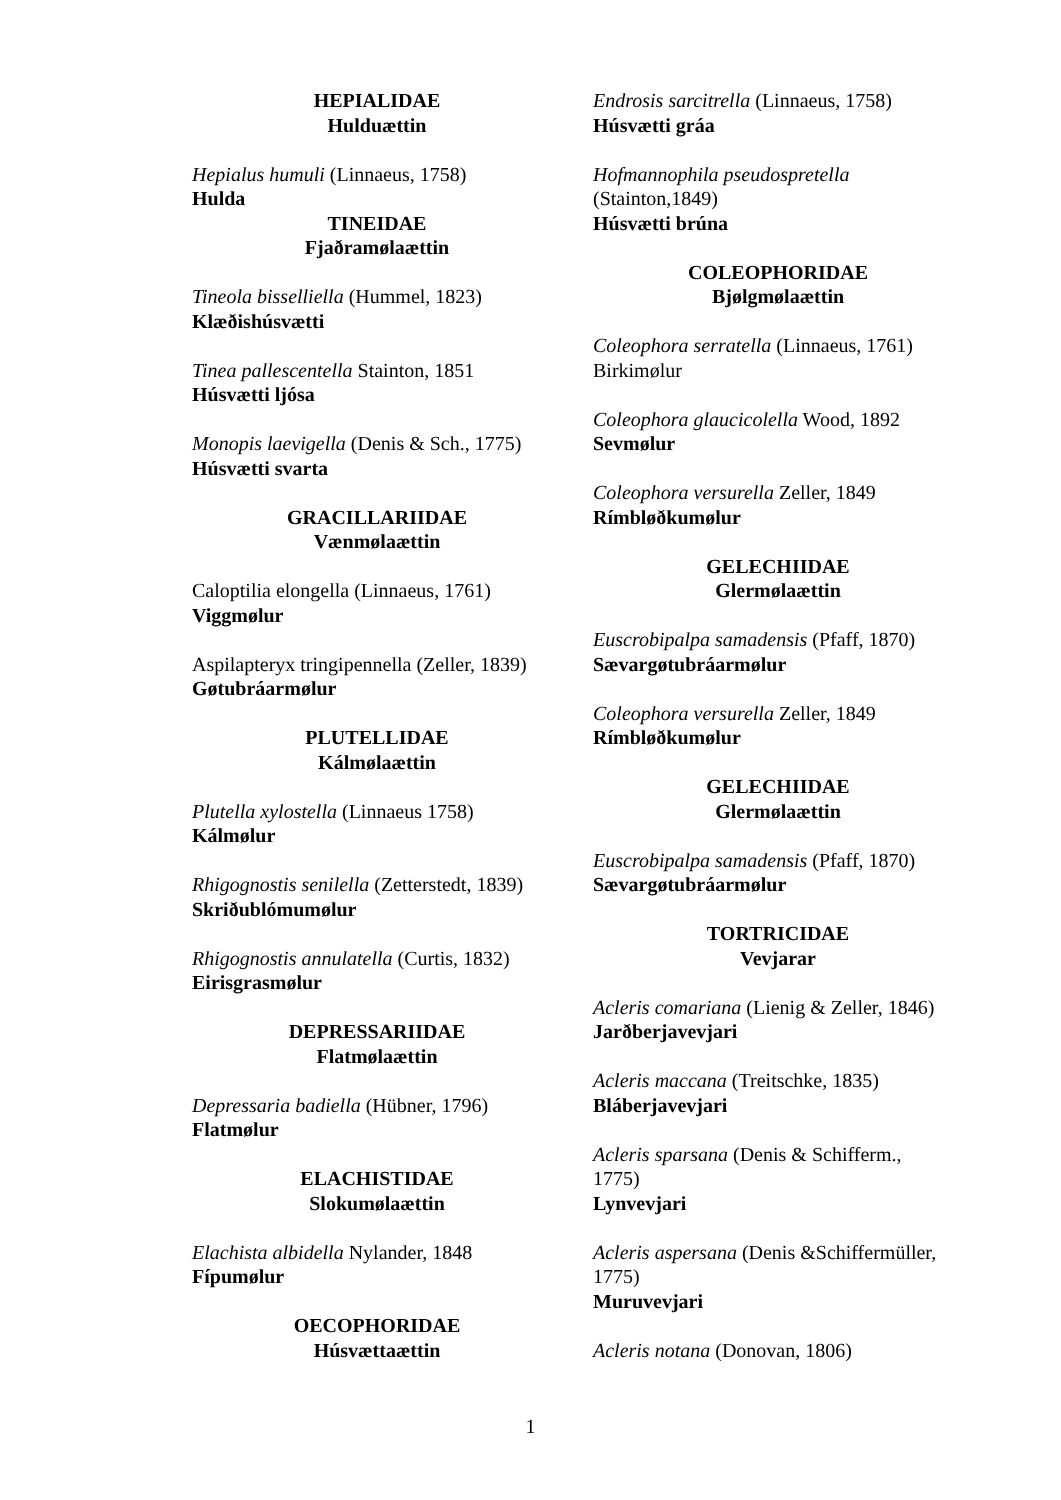HEPIALIDAE
Hulduættin
Hepialus humuli (Linnaeus, 1758)
Hulda
TINEIDAE
Fjaðramølaættin
Tineola bisselliella (Hummel, 1823)
Klæðishúsvætti
Tinea pallescentella Stainton, 1851
Húsvætti ljósa
Monopis laevigella (Denis & Sch., 1775)
Húsvætti svarta
GRACILLARIIDAE
Vænmølaættin
Caloptilia elongella (Linnaeus, 1761)
Viggmølur
Aspilapteryx tringipennella (Zeller, 1839)
Gøtubráarmølur
PLUTELLIDAE
Kálmølaættin
Plutella xylostella (Linnaeus 1758)
Kálmølur
Rhigognostis senilella (Zetterstedt, 1839)
Skriðublómumølur
Rhigognostis annulatella (Curtis, 1832)
Eirisgrasmølur
DEPRESSARIIDAE
Flatmølaættin
Depressaria badiella (Hübner, 1796)
Flatmølur
ELACHISTIDAE
Slokumølaættin
Elachista albidella Nylander, 1848
Fípumølur
OECOPHORIDAE
Húsvættaættin
Endrosis sarcitrella (Linnaeus, 1758)
Húsvætti gráa
Hofmannophila pseudospretella
(Stainton,1849)
Húsvætti brúna
COLEOPHORIDAE
Bjølgmølaættin
Coleophora serratella (Linnaeus, 1761)
Birkimølur
Coleophora glaucicolella Wood, 1892
Sevmølur
Coleophora versurella Zeller, 1849
Rímbløðkumølur
GELECHIIDAE
Glermølaættin
Euscrobipalpa samadensis (Pfaff, 1870)
Sævargøtubráarmølur
Coleophora versurella Zeller, 1849
Rímbløðkumølur
GELECHIIDAE
Glermølaættin
Euscrobipalpa samadensis (Pfaff, 1870)
Sævargøtubráarmølur
TORTRICIDAE
Vevjarar
Acleris comariana (Lienig & Zeller, 1846)
Jarðberjavevjari
Acleris maccana (Treitschke, 1835)
Bláberjavevjari
Acleris sparsana (Denis & Schifferm.,
1775)
Lynvevjari
Acleris aspersana (Denis &Schiffermüller,
1775)
Muruvevjari
Acleris notana (Donovan, 1806)
1